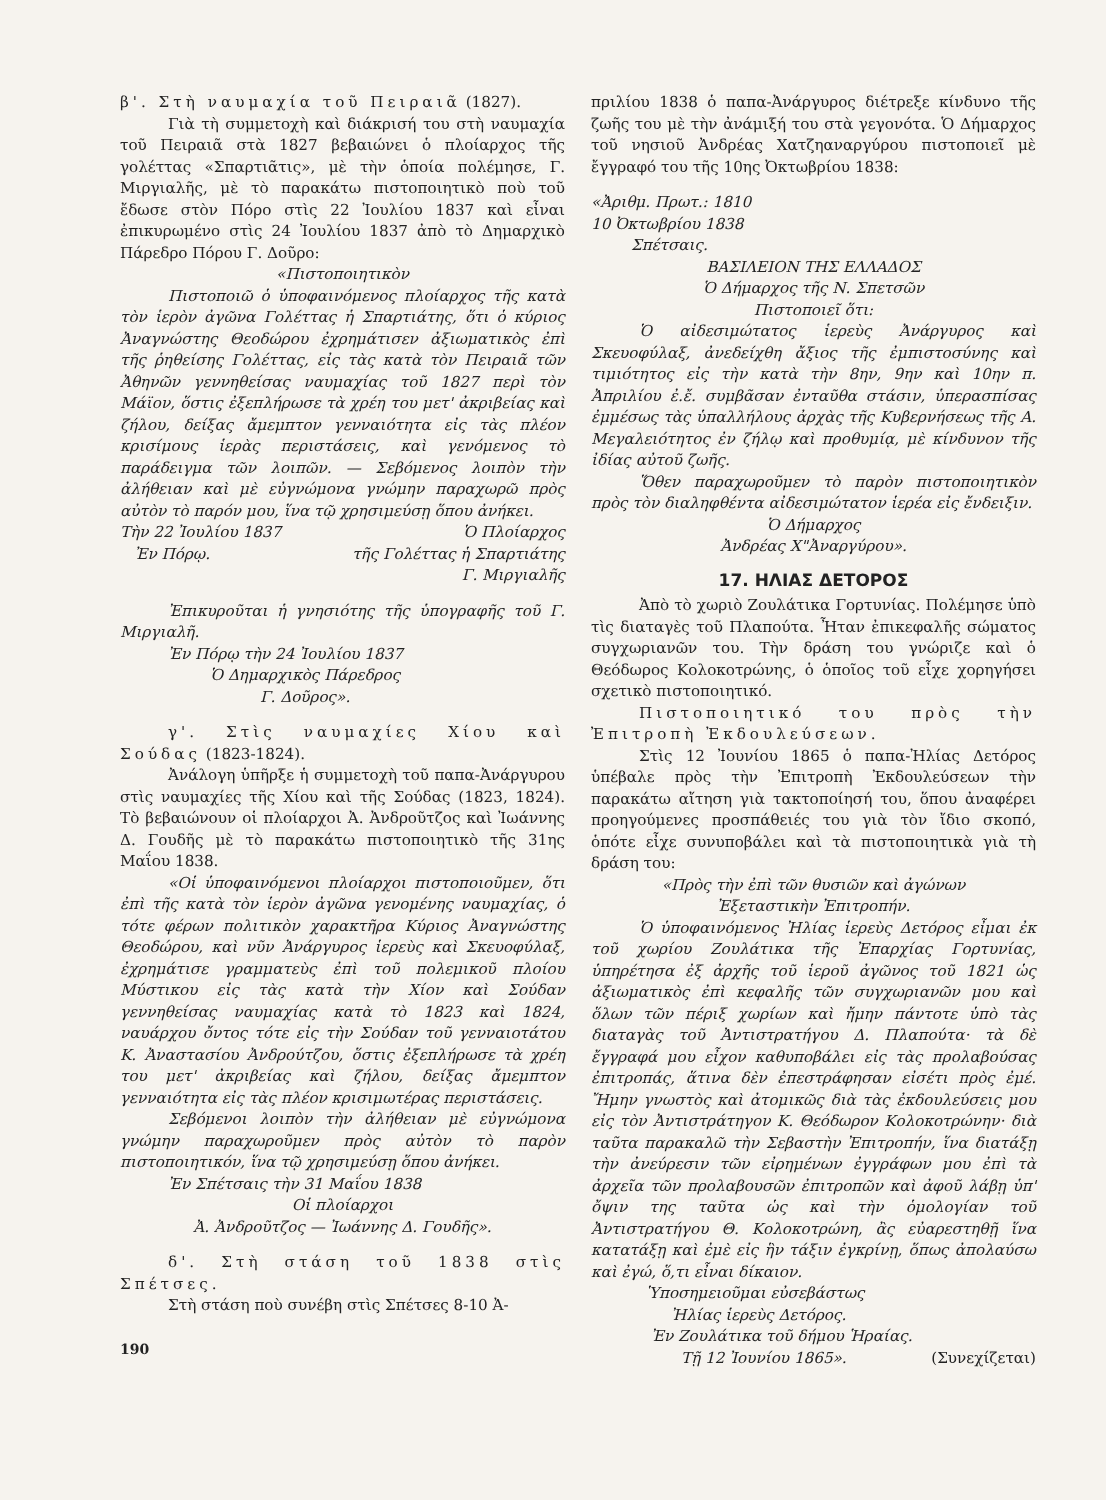β'. Στὴ ναυμαχία τοῦ Πειραιᾶ (1827).
Γιὰ τὴ συμμετοχὴ καὶ διάκρισή του στὴ ναυμαχία τοῦ Πειραιᾶ στὰ 1827 βεβαιώνει ὁ πλοίαρχος τῆς γολέττας «Σπαρτιᾶτις», μὲ τὴν ὁποία πολέμησε, Γ. Μιργιαλῆς, μὲ τὸ παρακάτω πιστοποιητικὸ ποὺ τοῦ ἔδωσε στὸν Πόρο στὶς 22 Ἰουλίου 1837 καὶ εἶναι ἐπικυρωμένο στὶς 24 Ἰουλίου 1837 ἀπὸ τὸ Δημαρχικὸ Πάρεδρο Πόρου Γ. Δοῦρο:
«Πιστοποιητικὸν
Πιστοποιῶ ὁ ὑποφαινόμενος πλοίαρχος τῆς κατὰ τὸν ἱερὸν ἀγῶνα Γολέττας ἡ Σπαρτιάτης, ὅτι ὁ κύριος Ἀναγνώστης Θεοδώρου ἐχρημάτισεν ἀξιωματικὸς ἐπὶ τῆς ῥηθείσης Γολέττας, εἰς τὰς κατὰ τὸν Πειραιᾶ τῶν Ἀθηνῶν γεννηθείσας ναυμαχίας τοῦ 1827 περὶ τὸν Μάϊον, ὅστις ἐξεπλήρωσε τὰ χρέη του μετ' ἀκριβείας καὶ ζήλου, δείξας ἄμεμπτον γενναιότητα εἰς τὰς πλέον κρισίμους ἱερὰς περιστάσεις, καὶ γενόμενος τὸ παράδειγμα τῶν λοιπῶν. — Σεβόμενος λοιπὸν τὴν ἀλήθειαν καὶ μὲ εὐγνώμονα γνώμην παραχωρῶ πρὸς αὐτὸν τὸ παρόν μου, ἵνα τῷ χρησιμεύσῃ ὅπου ἀνήκει.
Τὴν 22 Ἰουλίου 1837 Ὁ Πλοίαρχος
Ἐν Πόρῳ. τῆς Γολέττας ἡ Σπαρτιάτης
Γ. Μιργιαλῆς
Ἐπικυροῦται ἡ γνησιότης τῆς ὑπογραφῆς τοῦ Γ. Μιργιαλῆ.
Ἐν Πόρῳ τὴν 24 Ἰουλίου 1837
Ὁ Δημαρχικὸς Πάρεδρος
Γ. Δοῦρος».
γ'. Στὶς ναυμαχίες Χίου καὶ Σούδας (1823-1824).
Ἀνάλογη ὑπῆρξε ἡ συμμετοχὴ τοῦ παπα-Ἀνάργυρου στὶς ναυμαχίες τῆς Χίου καὶ τῆς Σούδας (1823, 1824). Τὸ βεβαιώνουν οἱ πλοίαρχοι Ἀ. Ἀνδροῦτζος καὶ Ἰωάννης Δ. Γουδῆς μὲ τὸ παρακάτω πιστοποιητικὸ τῆς 31ης Μαΐου 1838.
«Οἱ ὑποφαινόμενοι πλοίαρχοι πιστοποιοῦμεν, ὅτι ἐπὶ τῆς κατὰ τὸν ἱερὸν ἀγῶνα γενομένης ναυμαχίας, ὁ τότε φέρων πολιτικὸν χαρακτῆρα Κύριος Ἀναγνώστης Θεοδώρου, καὶ νῦν Ἀνάργυρος ἱερεὺς καὶ Σκευοφύλαξ, ἐχρημάτισε γραμματεὺς ἐπὶ τοῦ πολεμικοῦ πλοίου Μύστικου εἰς τὰς κατὰ τὴν Χίον καὶ Σούδαν γεννηθείσας ναυμαχίας κατὰ τὸ 1823 καὶ 1824, ναυάρχου ὄντος τότε εἰς τὴν Σούδαν τοῦ γενναιοτάτου Κ. Ἀναστασίου Ἀνδρούτζου, ὅστις ἐξεπλήρωσε τὰ χρέη του μετ' ἀκριβείας καὶ ζήλου, δείξας ἄμεμπτον γενναιότητα εἰς τὰς πλέον κρισιμωτέρας περιστάσεις.
Σεβόμενοι λοιπὸν τὴν ἀλήθειαν μὲ εὐγνώμονα γνώμην παραχωροῦμεν πρὸς αὐτὸν τὸ παρὸν πιστοποιητικόν, ἵνα τῷ χρησιμεύσῃ ὅπου ἀνήκει.
Ἐν Σπέτσαις τὴν 31 Μαΐου 1838
Οἱ πλοίαρχοι
Ἀ. Ἀνδροῦτζος — Ἰωάννης Δ. Γουδῆς».
δ'. Στὴ στάση τοῦ 1838 στὶς Σπέτσες.
Στὴ στάση ποὺ συνέβη στὶς Σπέτσες 8-10 Ἀ-
190
πριλίου 1838 ὁ παπα-Ἀνάργυρος διέτρεξε κίνδυνο τῆς ζωῆς του μὲ τὴν ἀνάμιξή του στὰ γεγονότα. Ὁ Δήμαρχος τοῦ νησιοῦ Ἀνδρέας Χατζηαναργύρου πιστοποιεῖ μὲ ἔγγραφό του τῆς 10ης Ὀκτωβρίου 1838:
«Ἀριθμ. Πρωτ.: 1810
10 Ὀκτωβρίου 1838
Σπέτσαις.
ΒΑΣΙΛΕΙΟΝ ΤΗΣ ΕΛΛΑΔΟΣ
Ὁ Δήμαρχος τῆς Ν. Σπετσῶν
Πιστοποιεῖ ὅτι:
Ὁ αἰδεσιμώτατος ἱερεὺς Ἀνάργυρος καὶ Σκευοφύλαξ, ἀνεδείχθη ἄξιος τῆς ἐμπιστοσύνης καὶ τιμιότητος εἰς τὴν κατὰ τὴν 8ην, 9ην καὶ 10ην π. Ἀπριλίου ἐ.ἔ. συμβᾶσαν ἐνταῦθα στάσιν, ὑπερασπίσας ἐμμέσως τὰς ὑπαλλήλους ἀρχὰς τῆς Κυβερνήσεως τῆς Α. Μεγαλειότητος ἐν ζήλῳ καὶ προθυμίᾳ, μὲ κίνδυνον τῆς ἰδίας αὐτοῦ ζωῆς.
Ὅθεν παραχωροῦμεν τὸ παρὸν πιστοποιητικὸν πρὸς τὸν διαληφθέντα αἰδεσιμώτατον ἱερέα εἰς ἔνδειξιν.
Ὁ Δήμαρχος
Ἀνδρέας Χ"Ἀναργύρου».
17. ΗΛΙΑΣ ΔΕΤΟΡΟΣ
Ἀπὸ τὸ χωριὸ Ζουλάτικα Γορτυνίας. Πολέμησε ὑπὸ τὶς διαταγὲς τοῦ Πλαπούτα. Ἦταν ἐπικεφαλῆς σώματος συγχωριανῶν του. Τὴν δράση του γνώριζε καὶ ὁ Θεόδωρος Κολοκοτρώνης, ὁ ὁποῖος τοῦ εἶχε χορηγήσει σχετικὸ πιστοποιητικό.
Πιστοποιητικό του πρὸς τὴν Ἐπιτροπὴ Ἐκδουλεύσεων.
Στὶς 12 Ἰουνίου 1865 ὁ παπα-Ἠλίας Δετόρος ὑπέβαλε πρὸς τὴν Ἐπιτροπὴ Ἐκδουλεύσεων τὴν παρακάτω αἴτηση γιὰ τακτοποίησή του, ὅπου ἀναφέρει προηγούμενες προσπάθειές του γιὰ τὸν ἴδιο σκοπό, ὁπότε εἶχε συνυποβάλει καὶ τὰ πιστοποιητικὰ γιὰ τὴ δράση του:
«Πρὸς τὴν ἐπὶ τῶν θυσιῶν καὶ ἀγώνων
Ἐξεταστικὴν Ἐπιτροπήν.
Ὁ ὑποφαινόμενος Ἠλίας ἱερεὺς Δετόρος εἶμαι ἐκ τοῦ χωρίου Ζουλάτικα τῆς Ἐπαρχίας Γορτυνίας, ὑπηρέτησα ἐξ ἀρχῆς τοῦ ἱεροῦ ἀγῶνος τοῦ 1821 ὡς ἀξιωματικὸς ἐπὶ κεφαλῆς τῶν συγχωριανῶν μου καὶ ὅλων τῶν πέριξ χωρίων καὶ ἤμην πάντοτε ὑπὸ τὰς διαταγὰς τοῦ Ἀντιστρατήγου Δ. Πλαπούτα· τὰ δὲ ἔγγραφά μου εἶχον καθυποβάλει εἰς τὰς προλαβούσας ἐπιτροπάς, ἅτινα δὲν ἐπεστράφησαν εἰσέτι πρὸς ἐμέ. Ἤμην γνωστὸς καὶ ἀτομικῶς διὰ τὰς ἐκδουλεύσεις μου εἰς τὸν Ἀντιστράτηγον Κ. Θεόδωρον Κολοκοτρώνην· διὰ ταῦτα παρακαλῶ τὴν Σεβαστὴν Ἐπιτροπήν, ἵνα διατάξῃ τὴν ἀνεύρεσιν τῶν εἰρημένων ἐγγράφων μου ἐπὶ τὰ ἀρχεῖα τῶν προλαβουσῶν ἐπιτροπῶν καὶ ἀφοῦ λάβῃ ὑπ' ὄψιν της ταῦτα ὡς καὶ τὴν ὁμολογίαν τοῦ Ἀντιστρατήγου Θ. Κολοκοτρώνη, ἂς εὐαρεστηθῇ ἵνα κατατάξῃ καὶ ἐμὲ εἰς ἣν τάξιν ἐγκρίνῃ, ὅπως ἀπολαύσω καὶ ἐγώ, ὅ,τι εἶναι δίκαιον.
Ὑποσημειοῦμαι εὐσεβάστως
Ἠλίας ἱερεὺς Δετόρος.
Ἐν Ζουλάτικα τοῦ δήμου Ἡραίας.
Τῇ 12 Ἰουνίου 1865». (Συνεχίζεται)